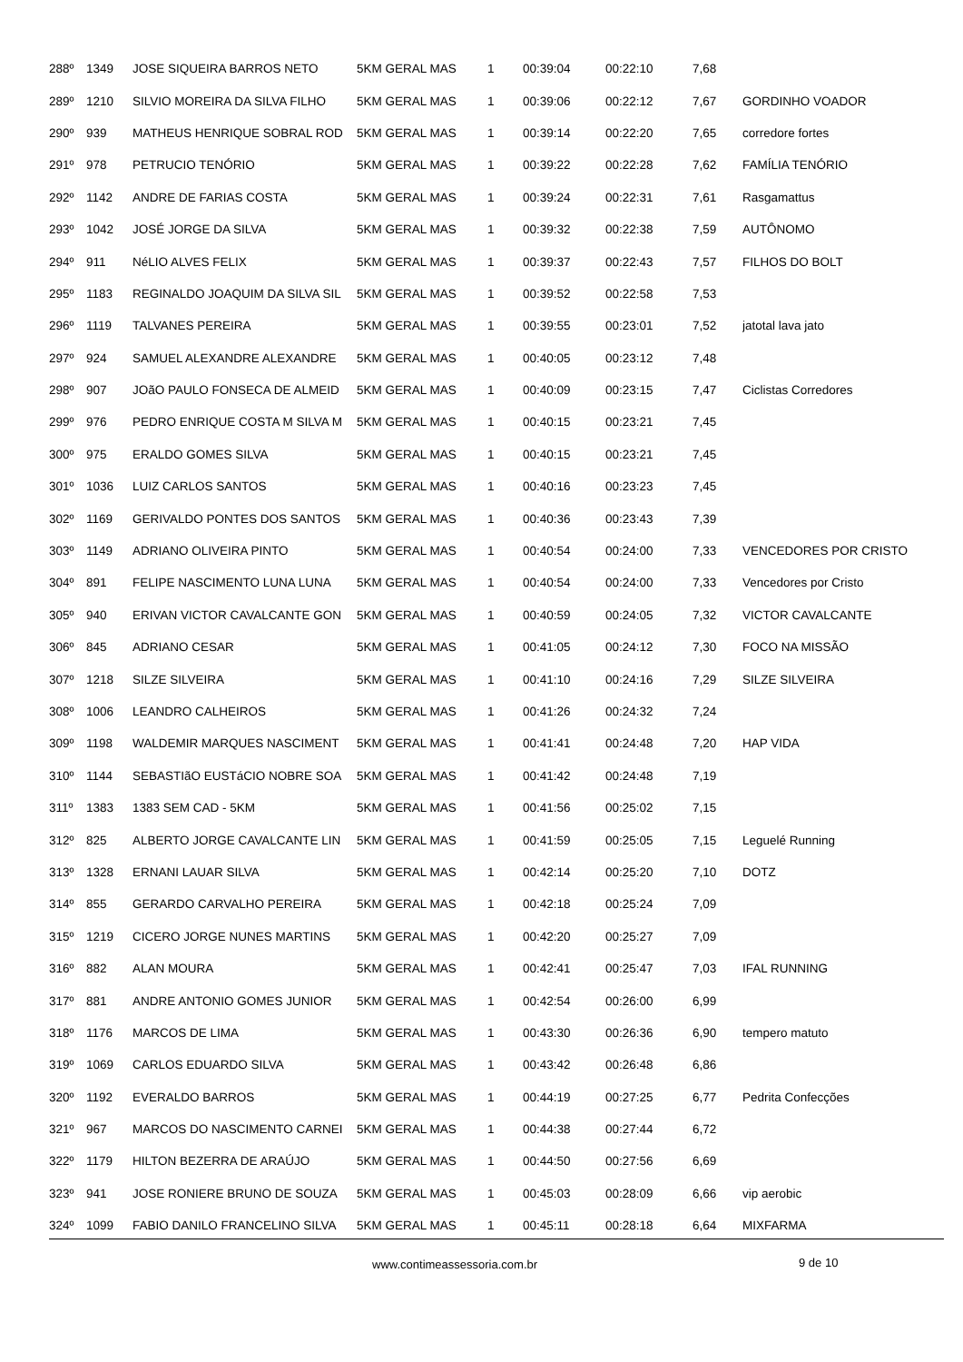| 288º | 1349 | JOSE SIQUEIRA BARROS NETO | 5KM GERAL MAS | 1 | 00:39:04 | 00:22:10 | 7,68 | |
| 289º | 1210 | SILVIO MOREIRA DA SILVA FILHO | 5KM GERAL MAS | 1 | 00:39:06 | 00:22:12 | 7,67 | GORDINHO VOADOR |
| 290º | 939 | MATHEUS HENRIQUE SOBRAL ROD | 5KM GERAL MAS | 1 | 00:39:14 | 00:22:20 | 7,65 | corredore fortes |
| 291º | 978 | PETRUCIO TENÓRIO | 5KM GERAL MAS | 1 | 00:39:22 | 00:22:28 | 7,62 | FAMÍLIA TENÓRIO |
| 292º | 1142 | ANDRE DE FARIAS COSTA | 5KM GERAL MAS | 1 | 00:39:24 | 00:22:31 | 7,61 | Rasgamattus |
| 293º | 1042 | JOSÉ JORGE DA SILVA | 5KM GERAL MAS | 1 | 00:39:32 | 00:22:38 | 7,59 | AUTÔNOMO |
| 294º | 911 | NéLIO ALVES FELIX | 5KM GERAL MAS | 1 | 00:39:37 | 00:22:43 | 7,57 | FILHOS DO BOLT |
| 295º | 1183 | REGINALDO JOAQUIM DA SILVA SIL | 5KM GERAL MAS | 1 | 00:39:52 | 00:22:58 | 7,53 | |
| 296º | 1119 | TALVANES PEREIRA | 5KM GERAL MAS | 1 | 00:39:55 | 00:23:01 | 7,52 | jatotal lava jato |
| 297º | 924 | SAMUEL ALEXANDRE ALEXANDRE | 5KM GERAL MAS | 1 | 00:40:05 | 00:23:12 | 7,48 | |
| 298º | 907 | JOãO PAULO FONSECA DE ALMEID | 5KM GERAL MAS | 1 | 00:40:09 | 00:23:15 | 7,47 | Ciclistas Corredores |
| 299º | 976 | PEDRO ENRIQUE COSTA M SILVA M | 5KM GERAL MAS | 1 | 00:40:15 | 00:23:21 | 7,45 | |
| 300º | 975 | ERALDO GOMES SILVA | 5KM GERAL MAS | 1 | 00:40:15 | 00:23:21 | 7,45 | |
| 301º | 1036 | LUIZ CARLOS SANTOS | 5KM GERAL MAS | 1 | 00:40:16 | 00:23:23 | 7,45 | |
| 302º | 1169 | GERIVALDO PONTES DOS SANTOS | 5KM GERAL MAS | 1 | 00:40:36 | 00:23:43 | 7,39 | |
| 303º | 1149 | ADRIANO OLIVEIRA PINTO | 5KM GERAL MAS | 1 | 00:40:54 | 00:24:00 | 7,33 | VENCEDORES POR CRISTO |
| 304º | 891 | FELIPE NASCIMENTO LUNA LUNA | 5KM GERAL MAS | 1 | 00:40:54 | 00:24:00 | 7,33 | Vencedores por Cristo |
| 305º | 940 | ERIVAN VICTOR CAVALCANTE GON | 5KM GERAL MAS | 1 | 00:40:59 | 00:24:05 | 7,32 | VICTOR CAVALCANTE |
| 306º | 845 | ADRIANO CESAR | 5KM GERAL MAS | 1 | 00:41:05 | 00:24:12 | 7,30 | FOCO NA MISSÃO |
| 307º | 1218 | SILZE SILVEIRA | 5KM GERAL MAS | 1 | 00:41:10 | 00:24:16 | 7,29 | SILZE SILVEIRA |
| 308º | 1006 | LEANDRO CALHEIROS | 5KM GERAL MAS | 1 | 00:41:26 | 00:24:32 | 7,24 | |
| 309º | 1198 | WALDEMIR MARQUES NASCIMENT | 5KM GERAL MAS | 1 | 00:41:41 | 00:24:48 | 7,20 | HAP VIDA |
| 310º | 1144 | SEBASTIãO EUSTáCIO NOBRE SOA | 5KM GERAL MAS | 1 | 00:41:42 | 00:24:48 | 7,19 | |
| 311º | 1383 | 1383 SEM CAD - 5KM | 5KM GERAL MAS | 1 | 00:41:56 | 00:25:02 | 7,15 | |
| 312º | 825 | ALBERTO JORGE CAVALCANTE LIN | 5KM GERAL MAS | 1 | 00:41:59 | 00:25:05 | 7,15 | Leguelé Running |
| 313º | 1328 | ERNANI LAUAR SILVA | 5KM GERAL MAS | 1 | 00:42:14 | 00:25:20 | 7,10 | DOTZ |
| 314º | 855 | GERARDO CARVALHO PEREIRA | 5KM GERAL MAS | 1 | 00:42:18 | 00:25:24 | 7,09 | |
| 315º | 1219 | CICERO JORGE NUNES MARTINS | 5KM GERAL MAS | 1 | 00:42:20 | 00:25:27 | 7,09 | |
| 316º | 882 | ALAN MOURA | 5KM GERAL MAS | 1 | 00:42:41 | 00:25:47 | 7,03 | IFAL RUNNING |
| 317º | 881 | ANDRE ANTONIO GOMES JUNIOR | 5KM GERAL MAS | 1 | 00:42:54 | 00:26:00 | 6,99 | |
| 318º | 1176 | MARCOS DE LIMA | 5KM GERAL MAS | 1 | 00:43:30 | 00:26:36 | 6,90 | tempero matuto |
| 319º | 1069 | CARLOS EDUARDO SILVA | 5KM GERAL MAS | 1 | 00:43:42 | 00:26:48 | 6,86 | |
| 320º | 1192 | EVERALDO BARROS | 5KM GERAL MAS | 1 | 00:44:19 | 00:27:25 | 6,77 | Pedrita Confecções |
| 321º | 967 | MARCOS DO NASCIMENTO CARNEI | 5KM GERAL MAS | 1 | 00:44:38 | 00:27:44 | 6,72 | |
| 322º | 1179 | HILTON BEZERRA DE ARAÚJO | 5KM GERAL MAS | 1 | 00:44:50 | 00:27:56 | 6,69 | |
| 323º | 941 | JOSE RONIERE BRUNO DE SOUZA | 5KM GERAL MAS | 1 | 00:45:03 | 00:28:09 | 6,66 | vip aerobic |
| 324º | 1099 | FABIO DANILO FRANCELINO SILVA | 5KM GERAL MAS | 1 | 00:45:11 | 00:28:18 | 6,64 | MIXFARMA |
www.contimeassessoria.com.br 9 de 10